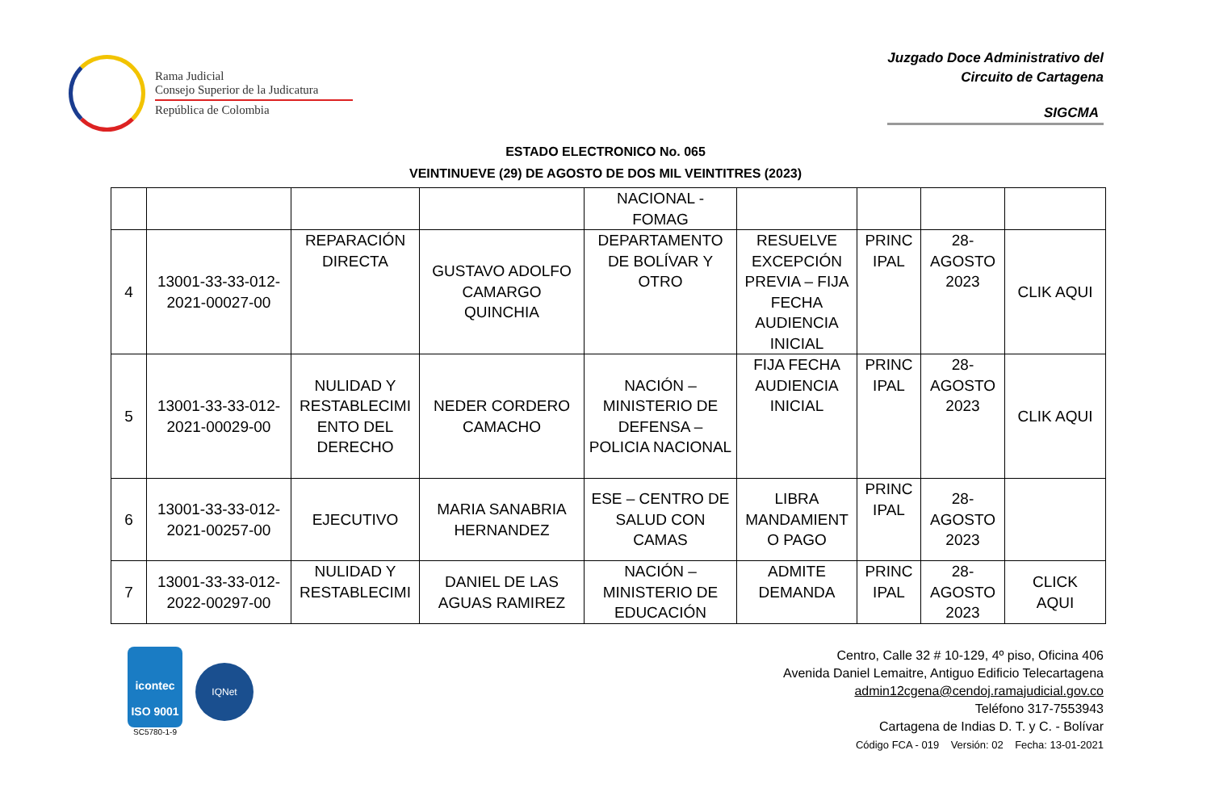Rama Judicial
Consejo Superior de la Judicatura
República de Colombia
Juzgado Doce Administrativo del
Circuito de Cartagena
SIGCMA
ESTADO ELECTRONICO No. 065
VEINTINUEVE (29) DE AGOSTO DE DOS MIL VEINTITRES (2023)
| | | | | NACIONAL - FOMAG | | | | |
| 4 | 13001-33-33-012- 2021-00027-00 | REPARACIÓN DIRECTA | GUSTAVO ADOLFO CAMARGO QUINCHIA | DEPARTAMENTO DE BOLÍVAR Y OTRO | RESUELVE EXCEPCIÓN PREVIA – FIJA FECHA AUDIENCIA INICIAL | PRINC IPAL | 28- AGOSTO 2023 | CLIK AQUI |
| 5 | 13001-33-33-012- 2021-00029-00 | NULIDAD Y RESTABLECIMI ENTO DEL DERECHO | NEDER CORDERO CAMACHO | NACIÓN – MINISTERIO DE DEFENSA – POLICIA NACIONAL | FIJA FECHA AUDIENCIA INICIAL | PRINC IPAL | 28- AGOSTO 2023 | CLIK AQUI |
| 6 | 13001-33-33-012- 2021-00257-00 | EJECUTIVO | MARIA SANABRIA HERNANDEZ | ESE – CENTRO DE SALUD CON CAMAS | LIBRA MANDAMIENT O PAGO | PRINC IPAL | 28- AGOSTO 2023 | |
| 7 | 13001-33-33-012- 2022-00297-00 | NULIDAD Y RESTABLECIMI | DANIEL DE LAS AGUAS RAMIREZ | NACIÓN – MINISTERIO DE EDUCACIÓN | ADMITE DEMANDA | PRINC IPAL | 28- AGOSTO 2023 | CLICK AQUI |
icontec
ISO 9001
SC5780-1-9
IQNet
Centro, Calle 32 # 10-129, 4º piso, Oficina 406
Avenida Daniel Lemaitre, Antiguo Edificio Telecartagena
admin12cgena@cendoj.ramajudicial.gov.co
Teléfono 317-7553943
Cartagena de Indias D. T. y C. - Bolívar
Código FCA - 019 Versión: 02 Fecha: 13-01-2021